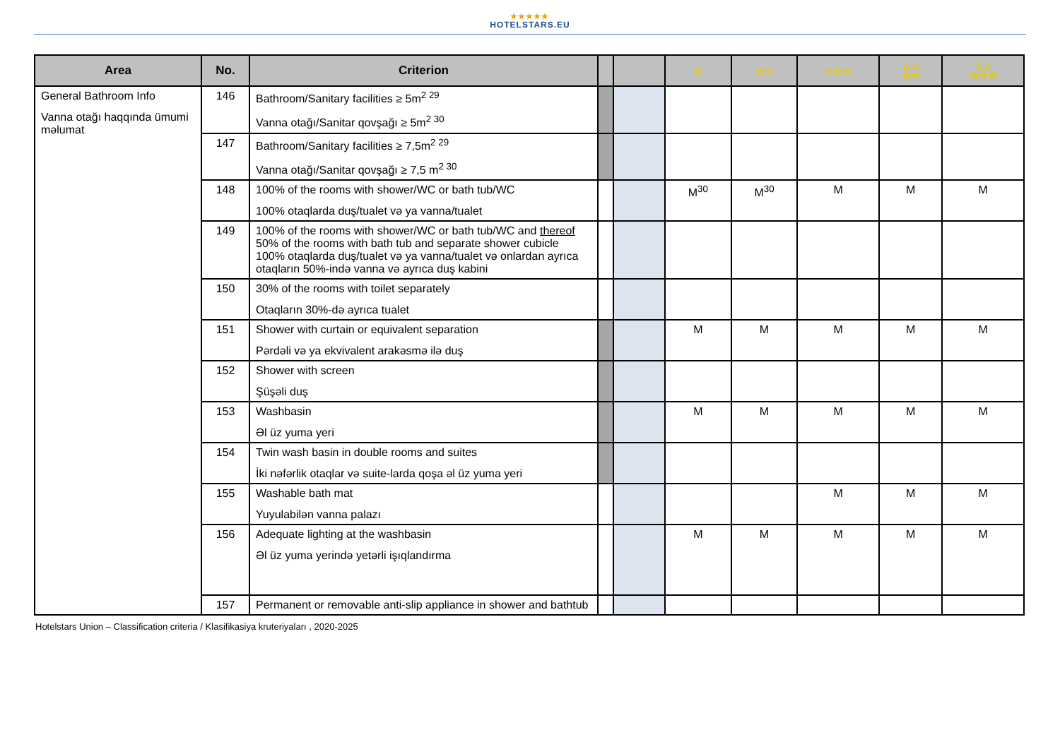★★★★★
HOTELSTARS.EU
| Area | No. | Criterion | | | ☆ | ☆☆ | ☆☆☆ | ☆☆ ☆☆ | ☆☆ ☆☆☆ |
| --- | --- | --- | --- | --- | --- | --- | --- | --- | --- |
| General Bathroom Info Vanna otağı haqqında ümumi məlumat | 146 | Bathroom/Sanitary facilities ≥ 5m<sup>2 29</sup> Vanna otağı/Sanitar qovşağı ≥ 5m<sup>2 30</sup> | | | | | | | |
| | 147 | Bathroom/Sanitary facilities ≥ 7,5m<sup>2 29</sup> Vanna otağı/Sanitar qovşağı ≥ 7,5 m<sup>2 30</sup> | | | | | | | |
| | 148 | 100% of the rooms with shower/WC or bath tub/WC 100% otaqlarda duş/tualet və ya vanna/tualet | | | M<sup>30</sup> | M<sup>30</sup> | M | M | M |
| | 149 | 100% of the rooms with shower/WC or bath tub/WC and thereof 50% of the rooms with bath tub and separate shower cubicle 100% otaqlarda duş/tualet və ya vanna/tualet və onlardan ayrıca otaqların 50%-ində vanna və ayrıca duş kabini | | | | | | | |
| | 150 | 30% of the rooms with toilet separately Otaqların 30%-də ayrıca tualet | | | | | | | |
| | 151 | Shower with curtain or equivalent separation Pərdəli və ya ekvivalent arakəsmə ilə duş | | | M | M | M | M | M |
| | 152 | Shower with screen Şüşəli duş | | | | | | | |
| | 153 | Washbasin Əl üz yuma yeri | | | M | M | M | M | M |
| | 154 | Twin wash basin in double rooms and suites İki nəfərlik otaqlar və suite-larda qoşa əl üz yuma yeri | | | | | | | |
| | 155 | Washable bath mat Yuyulabilən vanna palazı | | | | | M | M | M |
| | 156 | Adequate lighting at the washbasin Əl üz yuma yerində yetərli işıqlandırma | | | M | M | M | M | M |
| | 157 | Permanent or removable anti-slip appliance in shower and bathtub | | | | | | | |
Hotelstars Union – Classification criteria / Klasifikasiya kruteriyaları , 2020-2025